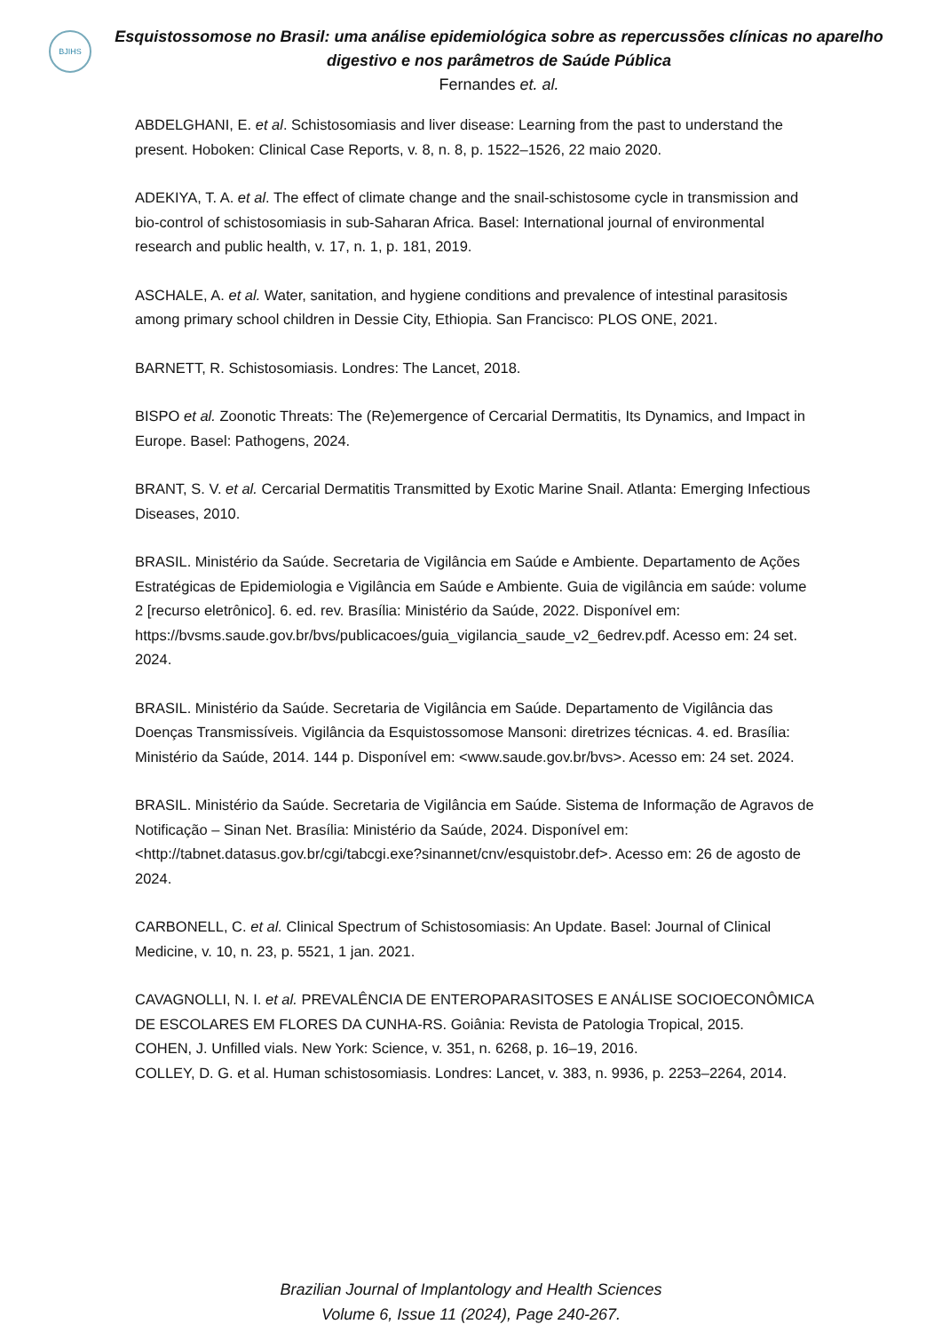BJIHS
Esquistossomose no Brasil: uma análise epidemiológica sobre as repercussões clínicas no aparelho digestivo e nos parâmetros de Saúde Pública
Fernandes et. al.
ABDELGHANI, E. et al. Schistosomiasis and liver disease: Learning from the past to understand the present. Hoboken: Clinical Case Reports, v. 8, n. 8, p. 1522–1526, 22 maio 2020.
ADEKIYA, T. A. et al. The effect of climate change and the snail-schistosome cycle in transmission and bio-control of schistosomiasis in sub-Saharan Africa. Basel: International journal of environmental research and public health, v. 17, n. 1, p. 181, 2019.
ASCHALE, A. et al. Water, sanitation, and hygiene conditions and prevalence of intestinal parasitosis among primary school children in Dessie City, Ethiopia. San Francisco: PLOS ONE, 2021.
BARNETT, R. Schistosomiasis. Londres: The Lancet, 2018.
BISPO et al. Zoonotic Threats: The (Re)emergence of Cercarial Dermatitis, Its Dynamics, and Impact in Europe. Basel: Pathogens, 2024.
BRANT, S. V. et al. Cercarial Dermatitis Transmitted by Exotic Marine Snail. Atlanta: Emerging Infectious Diseases, 2010.
BRASIL. Ministério da Saúde. Secretaria de Vigilância em Saúde e Ambiente. Departamento de Ações Estratégicas de Epidemiologia e Vigilância em Saúde e Ambiente. Guia de vigilância em saúde: volume 2 [recurso eletrônico]. 6. ed. rev. Brasília: Ministério da Saúde, 2022. Disponível em: https://bvsms.saude.gov.br/bvs/publicacoes/guia_vigilancia_saude_v2_6edrev.pdf. Acesso em: 24 set. 2024.
BRASIL. Ministério da Saúde. Secretaria de Vigilância em Saúde. Departamento de Vigilância das Doenças Transmissíveis. Vigilância da Esquistossomose Mansoni: diretrizes técnicas. 4. ed. Brasília: Ministério da Saúde, 2014. 144 p. Disponível em: <www.saude.gov.br/bvs>. Acesso em: 24 set. 2024.
BRASIL. Ministério da Saúde. Secretaria de Vigilância em Saúde. Sistema de Informação de Agravos de Notificação – Sinan Net. Brasília: Ministério da Saúde, 2024. Disponível em: <http://tabnet.datasus.gov.br/cgi/tabcgi.exe?sinannet/cnv/esquistobr.def>. Acesso em: 26 de agosto de 2024.
CARBONELL, C. et al. Clinical Spectrum of Schistosomiasis: An Update. Basel: Journal of Clinical Medicine, v. 10, n. 23, p. 5521, 1 jan. 2021.
CAVAGNOLLI, N. I. et al. PREVALÊNCIA DE ENTEROPARASITOSES E ANÁLISE SOCIOECONÔMICA DE ESCOLARES EM FLORES DA CUNHA-RS. Goiânia: Revista de Patologia Tropical, 2015.
COHEN, J. Unfilled vials. New York: Science, v. 351, n. 6268, p. 16–19, 2016.
COLLEY, D. G. et al. Human schistosomiasis. Londres: Lancet, v. 383, n. 9936, p. 2253–2264, 2014.
Brazilian Journal of Implantology and Health Sciences
Volume 6, Issue 11 (2024), Page 240-267.